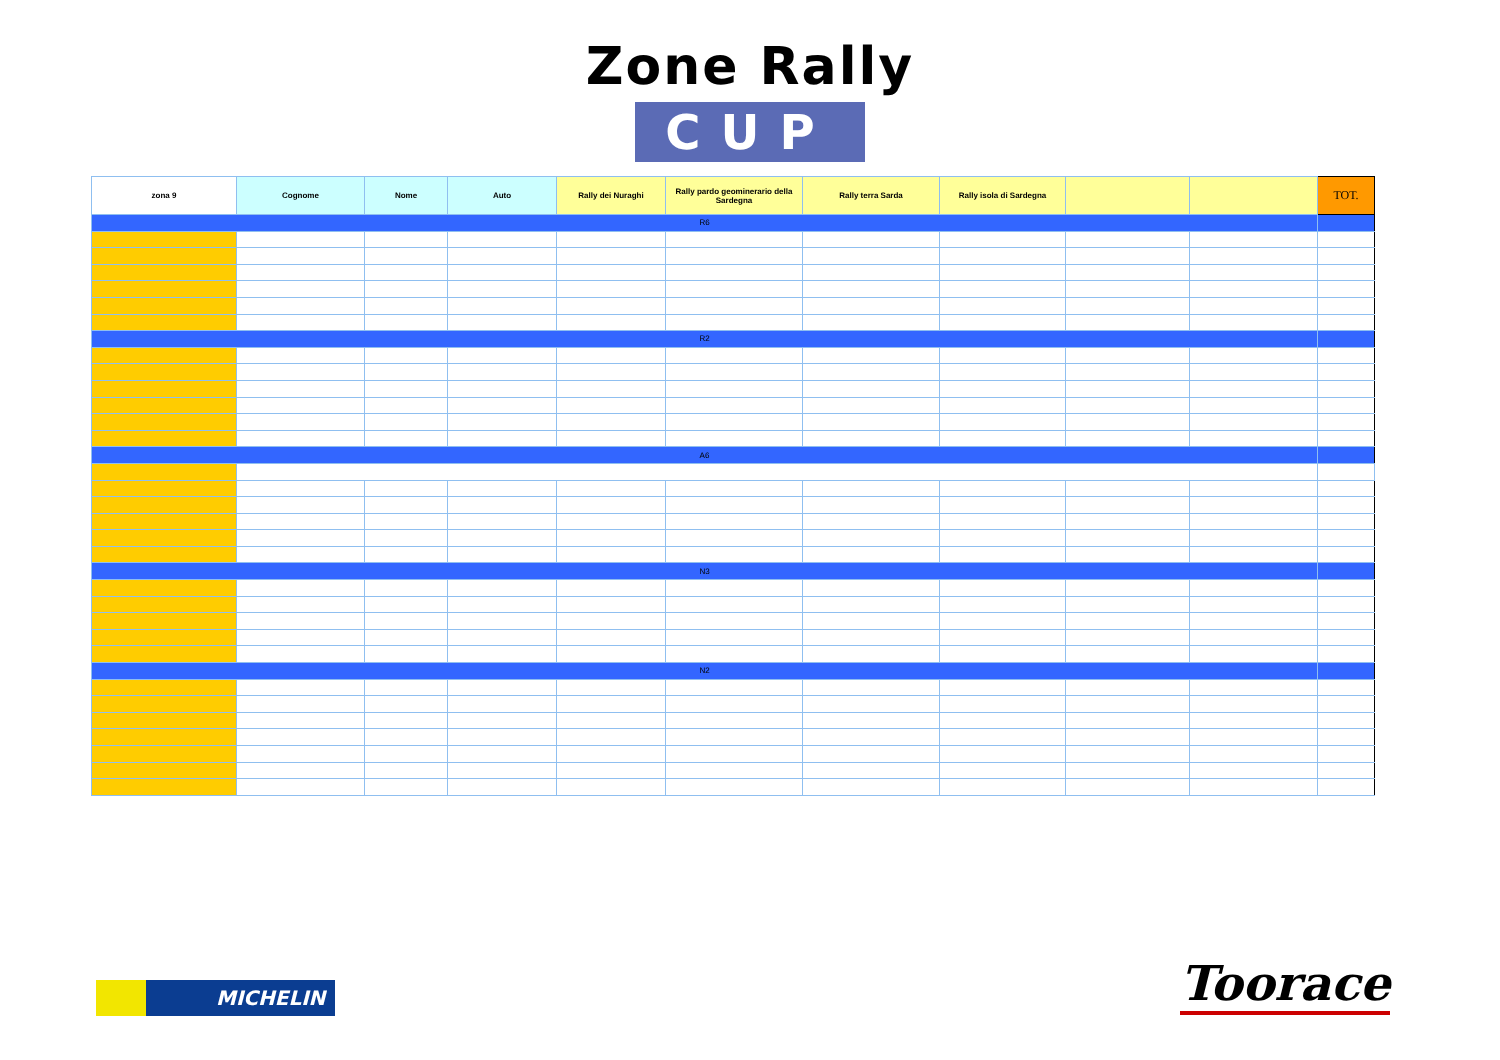Zone Rally
CUP
| zona 9 | Cognome | Nome | Auto | Rally dei Nuraghi | Rally pardo geominerario della Sardegna | Rally terra Sarda | Rally isola di Sardegna | | | TOT. |
| --- | --- | --- | --- | --- | --- | --- | --- | --- | --- | --- |
| R6 | | | | | | | | | | |
| R2 | | | | | | | | | | |
| A6 | | | | | | | | | | |
| N3 | | | | | | | | | | |
| N2 | | | | | | | | | | |
MICHELIN Toorace